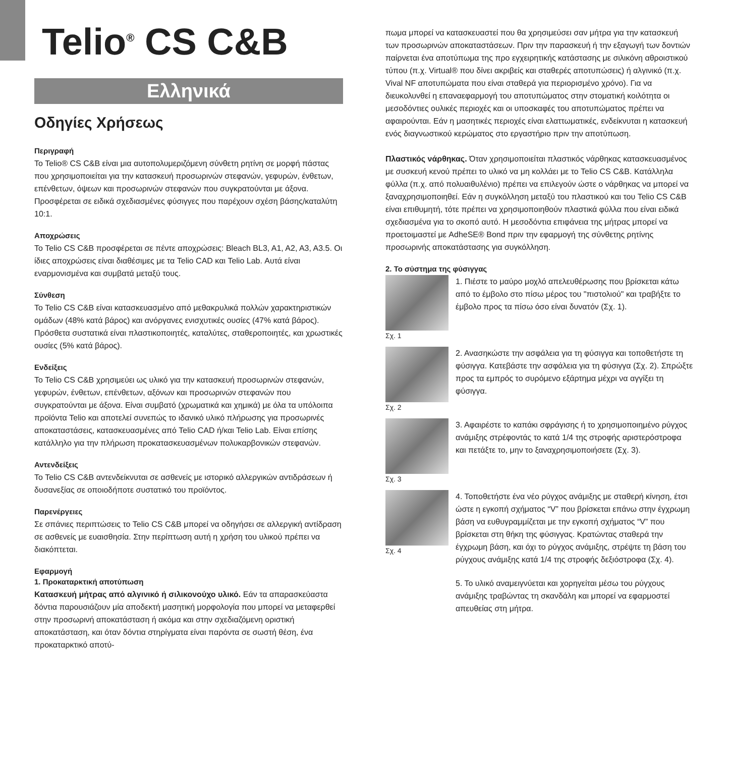Telio<sup>®</sup> CS C&B
Ελληνικά
Οδηγίες Χρήσεως
Περιγραφή
Το Telio® CS C&B είναι μια αυτοπολυμεριζόμενη σύνθετη ρητίνη σε μορφή πάστας που χρησιμοποιείται για την κατασκευή προσωρινών στεφανών, γεφυρών, ένθετων, επένθετων, όψεων και προσωρινών στεφανών που συγκρατούνται με άξονα. Προσφέρεται σε ειδικά σχεδιασμένες φύσιγγες που παρέχουν σχέση βάσης/καταλύτη 10:1.
Αποχρώσεις
Το Telio CS C&B προσφέρεται σε πέντε αποχρώσεις: Bleach BL3, A1, A2, A3, A3.5. Οι ίδιες αποχρώσεις είναι διαθέσιμες με τα Telio CAD και Telio Lab. Αυτά είναι εναρμονισμένα και συμβατά μεταξύ τους.
Σύνθεση
Το Telio CS C&B είναι κατασκευασμένο από μεθακρυλικά πολλών χαρακτηριστικών ομάδων (48% κατά βάρος) και ανόργανες ενισχυτικές ουσίες (47% κατά βάρος). Πρόσθετα συστατικά είναι πλαστικοποιητές, καταλύτες, σταθεροποιητές, και χρωστικές ουσίες (5% κατά βάρος).
Ενδείξεις
Το Telio CS C&B χρησιμεύει ως υλικό για την κατασκευή προσωρινών στεφανών, γεφυρών, ένθετων, επένθετων, αξόνων και προσωρινών στεφανών που συγκρατούνται με άξονα. Είναι συμβατό (χρωματικά και χημικά) με όλα τα υπόλοιπα προϊόντα Telio και αποτελεί συνεπώς το ιδανικό υλικό πλήρωσης για προσωρινές αποκαταστάσεις, κατασκευασμένες από Telio CAD ή/και Telio Lab. Είναι επίσης κατάλληλο για την πλήρωση προκατασκευασμένων πολυκαρβονικών στεφανών.
Αντενδείξεις
Το Telio CS C&B αντενδείκνυται σε ασθενείς με ιστορικό αλλεργικών αντιδράσεων ή δυσανεξίας σε οποιοδήποτε συστατικό του προϊόντος.
Παρενέργειες
Σε σπάνιες περιπτώσεις το Telio CS C&B μπορεί να οδηγήσει σε αλλεργική αντίδραση σε ασθενείς με ευαισθησία. Στην περίπτωση αυτή η χρήση του υλικού πρέπει να διακόπτεται.
Εφαρμογή
1. Προκαταρκτική αποτύπωση
Κατασκευή μήτρας από αλγινικό ή σιλικονούχο υλικό. Εάν τα απαρασκεύαστα δόντια παρουσιάζουν μία αποδεκτή μασητική μορφολογία που μπορεί να μεταφερθεί στην προσωρινή αποκατάσταση ή ακόμα και στην σχεδιαζόμενη οριστική αποκατάσταση, και όταν δόντια στηρίγματα είναι παρόντα σε σωστή θέση, ένα προκαταρκτικό αποτύ-
πωμα μπορεί να κατασκευαστεί που θα χρησιμεύσει σαν μήτρα για την κατασκευή των προσωρινών αποκαταστάσεων. Πριν την παρασκευή ή την εξαγωγή των δοντιών παίρνεται ένα αποτύπωμα της προ εγχειρητικής κατάστασης με σιλικόνη αθροιστικού τύπου (π.χ. Virtual® που δίνει ακριβείς και σταθερές αποτυπώσεις) ή αλγινικό (π.χ. Vival NF αποτυπώματα που είναι σταθερά για περιορισμένο χρόνο). Για να διευκολυνθεί η επαναεφαρμογή του αποτυπώματος στην στοματική κοιλότητα οι μεσοδόντιες ουλικές περιοχές και οι υποσκαφές του αποτυπώματος πρέπει να αφαιρούνται. Εάν η μασητικές περιοχές είναι ελαττωματικές, ενδείκνυται η κατασκευή ενός διαγνωστικού κερώματος στο εργαστήριο πριν την αποτύπωση.
Πλαστικός νάρθηκας. Όταν χρησιμοποιείται πλαστικός νάρθηκας κατασκευασμένος με συσκευή κενού πρέπει το υλικό να μη κολλάει με το Telio CS C&B. Κατάλληλα φύλλα (π.χ. από πολυαιθυλένιο) πρέπει να επιλεγούν ώστε ο νάρθηκας να μπορεί να ξαναχρησιμοποιηθεί. Εάν η συγκόλληση μεταξύ του πλαστικού και του Telio CS C&B είναι επιθυμητή, τότε πρέπει να χρησιμοποιηθούν πλαστικά φύλλα που είναι ειδικά σχεδιασμένα για το σκοπό αυτό. Η μεσοδόντια επιφάνεια της μήτρας μπορεί να προετοιμαστεί με AdheSE® Bond πριν την εφαρμογή της σύνθετης ρητίνης προσωρινής αποκατάστασης για συγκόλληση.
2. Το σύστημα της φύσιγγας
Σχ. 1
1. Πιέστε το μαύρο μοχλό απελευθέρωσης που βρίσκεται κάτω από το έμβολο στο πίσω μέρος του "πιστολιού" και τραβήξτε το έμβολο προς τα πίσω όσο είναι δυνατόν (Σχ. 1).
Σχ. 2
2. Ανασηκώστε την ασφάλεια για τη φύσιγγα και τοποθετήστε τη φύσιγγα. Κατεβάστε την ασφάλεια για τη φύσιγγα (Σχ. 2). Σπρώξτε προς τα εμπρός το συρόμενο εξάρτημα μέχρι να αγγίξει τη φύσιγγα.
Σχ. 3
3. Αφαιρέστε το καπάκι σφράγισης ή το χρησιμοποιημένο ρύγχος ανάμιξης στρέφοντάς το κατά 1/4 της στροφής αριστερόστροφα και πετάξτε το, μην το ξαναχρησιμοποιήσετε (Σχ. 3).
Σχ. 4
4. Τοποθετήστε ένα νέο ρύγχος ανάμιξης με σταθερή κίνηση, έτσι ώστε η εγκοπή σχήματος “V” που βρίσκεται επάνω στην έγχρωμη βάση να ευθυγραμμίζεται με την εγκοπή σχήματος “V” που βρίσκεται στη θήκη της φύσιγγας. Κρατώντας σταθερά την έγχρωμη βάση, και όχι το ρύγχος ανάμιξης, στρέψτε τη βάση του ρύγχους ανάμιξης κατά 1/4 της στροφής δεξιόστροφα (Σχ. 4).
5. Το υλικό αναμειγνύεται και χορηγείται μέσω του ρύγχους ανάμιξης τραβώντας τη σκανδάλη και μπορεί να εφαρμοστεί απευθείας στη μήτρα.